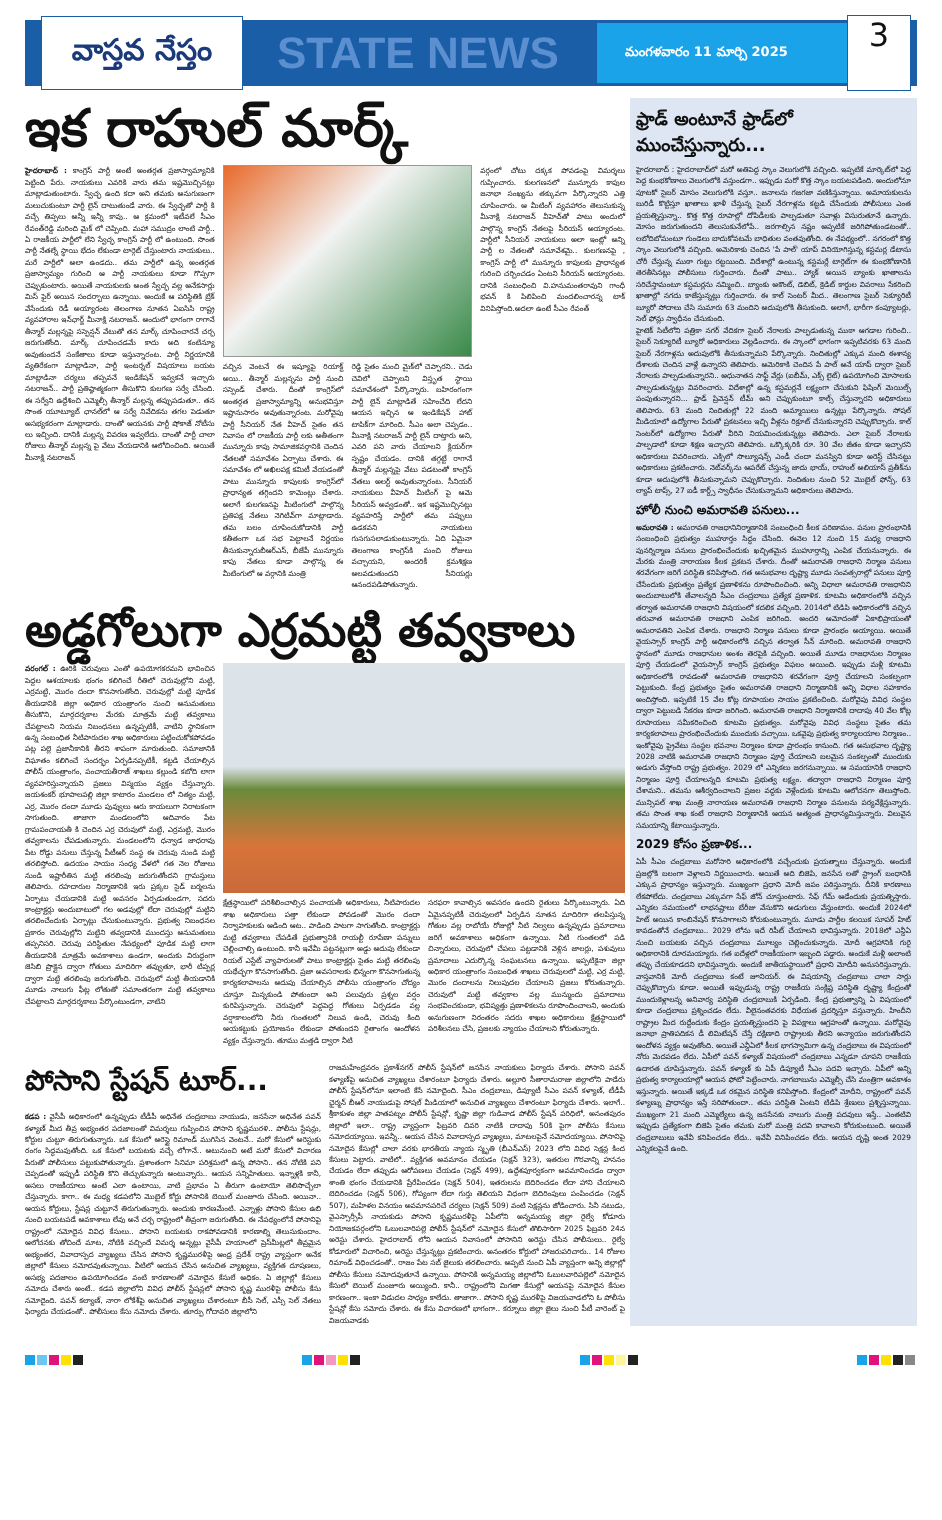వాస్తవ నేస్తం
STATE NEWS
మంగళవారం 11 మార్చి 2025
3
ఇక రాహుల్ మార్క్
హైదరాబాద్ : కాంగ్రెస్ పార్టీ అంటే అంతర్గత ప్రజాస్వామ్యానికి పెట్టింది పేరు. నాయకులు ఎవరికి వారు తమ ఇష్టమొచ్చినట్లు మాట్లాడుతుంటారు. స్వేచ్ఛ ఉంది కదా అని తమకు అనుగుణంగా మలుచుకుంటూ పార్టీ లైన్ దాటుతుండే వారు. ఈ స్వేచ్ఛతో పార్టీ కి వచ్చే తిప్పలు అన్నీ ఇన్నీ కావు.. ఆ క్రమంలో ఇటీవలే సీఎం రేవంత్‌రెడ్డి మరింది మైక్ లో చెప్పింది. మహా సముద్రం లాంటి పార్టీ.. ఏ రాజకీయ పార్టీలో లేని స్వేచ్ఛ కాంగ్రెస్ పార్టీ లో ఉంటుంది. సొంత పార్టీ నేతల్నే స్థాయి భేదం లేకుండా టార్గెట్ చేస్తుంటారు నాయకులు.. మరే పార్టీలో అలా ఉండదు.. తమ పార్టీలో ఉన్న అంతర్గత ప్రజాస్వామ్యం గురించి ఆ పార్టీ నాయకులు కూడా గొప్పగా చెప్పుకుంటారు. అయితే నాయకులకు అంత స్వేచ్ఛ వల్ల అనేకసార్లు మిస్ ఫైర్ అయిన సందర్భాలు ఉన్నాయి. అందుకే ఆ పరిస్థితికి బ్రేక్ వేసేందుకు రెడీ అయ్యారంట తెలంగాణ నూతన ఏఐసిసి రాష్ట్ర వ్యవహారాల ఇన్‌ఛార్జ్ మీనాక్షి నటరాజన్. అందులో భాగంగా రాగానే తీన్మార్ మల్లన్నపై సస్పెన్షన్ వేటుతో తన మార్క్ చూపించారనే చర్చ జరుగుతోంది. మార్క్ చూపించడమే కాదు అది కంటిన్యూ అవుతుందనే సంకేతాలు కూడా ఇస్తున్నారంట. పార్టీ నిర్ణయానికి వ్యతిరేకంగా మాట్లాడినా, పార్టీ ఇంటర్నల్ విషయాలు బయట మాట్లాడినా చర్యలు తప్పవనే ఇండికేషన్ ఇవ్వకనే ఇచ్చారు నటరాజన్.. పార్టీ ప్రతిష్ఠాత్మకంగా తీసుకొని కులగణ సర్వే చేసింది. ఈ సర్వేని ఉద్దేశించి ఎమ్మెల్సీ తీన్మార్ మల్లన్న తప్పుపడుతూ.. తన సొంత యూట్యూబ్ ఛానల్‌లో ఆ సర్వే నివేదికను తగల పెడుతూ అసభ్యకరంగా మాట్లాడారు. దాంతో ఆయనకు పార్టీ షోకాజ్ నోటీసు లు ఇచ్చింది. దానికి మల్లన్న వివరణ ఇవ్వలేదు. దాంతో పార్టీ చాలా రోజులు తీన్మార్ మల్లన్న పై వేటు వేయడానికి ఆలోచించింది. అయితే మీనాక్షి నటరాజన్
వచ్చిన వెంటనే ఈ ఇష్యూపై రియాక్ట్ అయి.. తీన్మార్ మల్లన్నను పార్టీ నుంచి సస్పెండ్ చేశారు. దీంతో కాంగ్రెస్‌లో అంతర్గత ప్రజాస్వామ్యాన్ని అనుభవిస్తూ ఇష్టానుసారం అవుతున్నారంట. మరోవైపు పార్టీ సీనియర్ నేత వీహెచ్ సైతం తన నివాసం లో రాజకీయ పార్టీ లకు అతీతంగా మున్నూరు కాపు సామాజికవర్గానికి చెందిన నేతలతో సమావేశం ఏర్పాటు చేశారు. ఈ సమావేశం లో అఖిలపక్ష కమిటీ వేయడంతో పాటు మున్నూరు కాపులకు కాంగ్రెస్‌లో ప్రాధాన్యత తగ్గిందని కామెంట్లు చేశారు. అలాగే కులగణనపై మీటింగులో పాల్గొన్న ప్రతిపక్ష నేతలు నెగిటివ్‌గా మాట్లాడారు. తమ బలం చూపించుకోడానికి పార్టీ కతీతంగా ఒక సభ పెట్టాలనే నిర్ణయం తీసుకున్నారుబీఆర్ఎస్, బీజేపీ మున్నూరు కాపు నేతలు కూడా పాల్గొన్న ఈ మీటింగులో ఆ వర్గానికి మంత్రి
రెడ్డి సైతం మంచి మైక్‌లో చెప్పారని.. చెడు చెవిలో చెప్పాలని విస్తృత స్థాయి సమావేశంలో పేర్కొన్నారు. బహిరంగంగా పార్టీ లైన్ మాట్లాడితే సహించేది లేదని ఆయన ఇచ్చిన ఆ ఇండికేషన్ హాట్ టాపిక్‌గా మారింది. సీఎం అలా చెప్పడం.. మీనాక్షి నటరాజన్ పార్టీ లైన్ దాట్తారు అని, ఎవరి పని వారు చేయాలని క్లియర్‌గా స్పష్టం చేయడం. దానికి తగ్గట్టే రాగానే తీన్మార్ మల్లన్నపై వేటు పడటంతో కాంగ్రెస్ నేతలు అలర్ట్ అవుతున్నారంట. సీనియర్ నాయకులు వీహెచ్ మీటింగ్ పై ఆమె సీరియస్ అవ్వడంతో.. ఇక ఇష్టమొచ్చినట్లు వ్యవహరిస్తే పార్టీలో తమ పప్పులు ఉడకవని నాయకులు గుసగుసలాడుకుంటున్నారు. ఏది ఏమైనా తెలంగాణ కాంగ్రెస్‌కి మంచి రోజులు వచ్చాయని, అందరికీ క్రమశిక్షణ అలవడుతుందని సీనియర్లు ఆనందపడిపోతున్నారు.
వర్గంలో చోటు దక్కక పోవడంపై విమర్శలు గుప్పించారు. కులగణనలో మున్నూరు కాపుల జనాభా సంఖ్యను తక్కువగా పేర్కొన్నారని ఎత్తి చూపించారు. ఆ మీటింగ్ వ్యవహారం తెలుసుకున్న మీనాక్షి నటరాజన్ వీహెచ్‌తో పాటు అందులో పాల్గొన్న కాంగ్రెస్ నేతలపై సీరియస్ అయ్యారంట. పార్టీలో సీనియర్ నాయకులు అలా ఇంట్లో అన్ని పార్టీ ల నేతలతో సమావేశమై.. కులగణనపై , కాంగ్రెస్ పార్టీ లో మున్నూరు కాపులకు ప్రాధాన్యత గురించి చర్చించడం ఏంటని సీరియస్ అయ్యారంట. దానికి సంబంధించి వి.హనుమంతరావుని గాంధీ భవన్ కి పిలిపించి మందలించారన్న టాక్ వినిపిస్తోంది.అదలా ఉంటే సీఎం రేవంత్
అడ్డగోలుగా ఎర్రమట్టి తవ్వకాలు
వరంగల్ : ఊరికి చెరువులు ఎంతో ఉపయోగకరమని భావించిన పెద్దల ఆశయాలకు భంగం కలిగించే రీతిలో చెరువుల్లోని మట్టి, ఎర్రమట్టి, మొరం దందా కొనసాగుతోంది. చెరువుల్లో మట్టి పూడిక తీయడానికి జిల్లా అధికార యంత్రాంగం నుంచి అనుమతులు తీసుకొని, మార్గదర్శకాల మేరకు మాత్రమే మట్టి తవ్వకాలు చేపట్టాలని నియమ నిబంధనలు ఉన్నప్పటికీ, వాటిని స్థానికంగా ఉన్న సంబంధిత నీటిపారుదల శాఖ అధికారులు పట్టించుకోకపోవడం పట్ల పల్లె ప్రజానీకానికి తీరని శాపంగా మారుతుంది. సమాజానికి విఘాతం కలిగించే సందర్భం ఏర్పడినప్పటికీ, కట్టడి చేయాల్సిన పోలీస్ యంత్రాంగం, పంచాయతీరాజ్ శాఖలు కల్లుండి కబోది లాగా వ్యవహరిస్తున్నాయని ప్రజలు విస్మయం వ్యక్తం చేస్తున్నారు. జయశంకర్ భూపాలపల్లి జిల్లా కాటారం మండలం లో నిత్యం మట్టి, ఎర్ర, మొరం దందా మూడు పువ్వులు ఆరు కాయలుగా నిరాటకంగా సాగుతుంది. తాజాగా మండలంలోని ఆదివారం పేట గ్రామపంచాయతీ కి చెందిన ఎర్ర చెరువులో మట్టి, ఎర్రమట్టి, మొరం తవ్వకాలను చేపడుతున్నారు. మండలంలోని ధన్వాడ జాధరావు పేట రోడ్డు పనులు చేస్తున్న పీటీఆర్ సంస్థ ఈ చెరువు నుండి మట్టి తరలిస్తోంది. ఉదయం సాయం సంధ్య వేళలో గత నెల రోజులు నుండి ఇష్టారీతిన మట్టి తరలింపు జరుగుతోందని గ్రామస్తులు తెలిపారు. రహదారుల నిర్మాణానికి ఇరు ప్రక్కల సైడ్ బర్మలను ఏర్పాటు చేయడానికి మట్టి అవసరం ఏర్పడుతుండగా, సదరు కాంట్రాక్టర్లు అందుబాటులో గల అడవుల్లో లేదా చెరువుల్లో మట్టిని తరలించేందుకు ఏర్పాట్లు చేసుకుంటున్నారు. ప్రభుత్వ నిబంధనల ప్రకారం చెరువుల్లోని మట్టిని తవ్వడానికి ముందస్తు అనుమతులు తప్పనిసరి. చెరువు పరిస్థితుల నేపథ్యంలో పూడిక మట్టి లాగా తీయడానికి మాత్రమే అవకాశాలు ఉండగా, అందుకు విరుద్ధంగా జెసిబి ప్రొక్లైన ద్వారా గోతులు మాదిరిగా తవ్వుతూ, భారీ టిప్పర్ల ద్వారా మట్టి తరలింపు జరుగుతోంది. చెరువులో మట్టి తీయడానికి మూడు నాలుగు ఫీట్ల లోతుతో సమాంతరంగా మట్టి తవ్వకాలు చేపట్టాలని మార్గదర్శకాలు పేర్కొంటుండగా, వాటిని
క్షేత్రస్థాయిలో పరిశీలించాల్సిన పంచాయతీ అధికారులు, నీటిపారుదల శాఖ అధికారులు పత్తా లేకుండా పోవడంతో మొరం దందా నిర్వాహకులకు ఆడింది ఆట.. పాడింది పాటగా సాగుతోంది. కాంట్రాక్టర్లు మట్టి తవ్వకాలు చేపడితే ప్రభుత్వానికి రాయల్టీ రూపేణా పన్నులు చెల్లించాల్సి ఉంటుంది. కానీ ఇవేమీ పట్టనట్లుగా అడ్డు అదుపు లేకుండా రియల్ ఎస్టేట్ వ్యాపారులతో పాటు కాంట్రాక్టర్లు సైతం మట్టి తరలింపు యథేచ్ఛగా కొనసాగుతోంది. ప్రజా అవసరాలకు భిన్నంగా కొనసాగుతున్న కార్యకలాపాలను అదుపు చేయాల్సిన పోలీసు యంత్రాంగం చోద్యం చూస్తూ మిన్నకుండి పోతుందా అని పలువురు ప్రశ్నల వర్షం కురిపిస్తున్నారు. చెరువులో పెద్దపెద్ద గోతులు ఏర్పడడం వల్ల వర్షాకాలంలోని నీరు గుంతలలో నిలువ ఉండి, చెరువు కింది ఆయకట్టుకు ప్రయోజనం లేకుండా పోతుందని రైతాంగం ఆందోళన వ్యక్తం చేస్తున్నారు. తూము మత్తడి ద్వారా నీటి
సరఫరా కావాల్సిన అవసరం ఉందని రైతులు పేర్కొంటున్నారు. ఏది ఏమైనప్పటికీ చెరువులలో ఏర్పడిన నూతన మాదిరిగా తలపిస్తున్న గోతుల వల్ల రాబోయే రోజుల్లో నీటి నిల్వలు ఉన్నప్పుడు ప్రమాదాలు జరిగే అవకాశాలు అధికంగా ఉన్నాయి. నీటి గుంతలలో పడి చిన్నారులు, చెరువులో చేపలు పట్టడానికి వెళ్లిన జాలర్లు, పశువులు ప్రమాదాలు ఎదుర్కొన్న సంఘటనలు ఉన్నాయి. ఇప్పటికైనా జిల్లా అధికార యంత్రాంగం సంబంధిత శాఖలు చెరువులలో మట్టి, ఎర్ర మట్టి, మొరం దందాలను నిలుపుదల చేయాలని ప్రజలు కోరుతున్నారు. చెరువులో మట్టి తవ్వకాల వల్ల మున్ముందు ప్రమాదాలు సంభవించకుండా, భవిష్యత్తు ప్రణాళికలను రూపొందించాలని, అందుకు అనుగుణంగా నిరంతరం సదరు శాఖల అధికారులు క్షేత్రస్థాయిలో పరిశీలనలు చేసి, ప్రజలకు న్యాయం చేయాలని కోరుతున్నారు.
పోసాని స్టేషన్ టూర్...
కడప : వైసీపీ అధికారంలో ఉన్నప్పుడు టీడీపీ అధినేత చంద్రబాబు నాయుడు, జనసేనా అధినేత పవన్ కళ్యాణ్ మీద తీవ్ర అభ్యంతర పదజాలంతో విమర్శలు గుప్పించిన పోసాని కృష్ణమురళి.. పోలీసు స్టేషన్లు, కోర్టుల చుట్టూ తిరుగుతున్నారు. ఒక కేసులో అరెస్టై రిమాండ్ ముగిసిన వెంటనే.. మరో కేసులో అరెస్టుకు రంగం సిద్ధమవుతోంది. ఒక కేసులో బయటకు వచ్చే లోగానే.. అటునుంచి అటే మరో కేసులో విచారణ పేరుతో పోలీసులు పట్టుకుపోతున్నారు. ప్రశాంతంగా సినిమా పరిశ్రమలో ఉన్న పోసాని.. తన నోటికి పని చెప్పడంతో ఇప్పుడీ పరిస్థితి కొని తెచ్చుకున్నారు అంటున్నారు.. ఆయన సన్నిహితులు. ఇన్నాళ్లకి కానీ, అసలు రాజకీయాలు అంటే ఎలా ఉంటాయి, వాటి ప్రభావం ఏ తీరుగా ఉంటాయో తెలిసొచ్చేలా చేస్తున్నారు. కాగా.. ఈ మధ్య కడపలోని మొబైల్ కోర్టు పోసానికి బెయిల్ మంజూరు చేసింది. అయినా.. ఆయన కోర్టులు, స్టేషన్ల చుట్టూనే తిరుగుతున్నారు. అందుకు కారణమేంటి. ఎన్నాళ్లు పోసాని కేసుల ఉబి నుంచి బయటపడే అవకాశాలు లేవు అనే చర్చ రాష్ట్రంలో తీవ్రంగా జరుగుతోంది. ఈ నేపథ్యంలోనే పోసానిపై రాష్ట్రంలో నమోదైన వివిధ కేసులు.. పోసాని బయటకు రాకపోవడానికి కారణాల్ని తెలుసుకుందాం. ఆలోచనకు తోచిందే మాట, నోటికి వచ్చిందే విమర్శ అన్నట్లు వైసీపీ హయాంలో ప్రెస్‌మీట్లలో తీవ్రమైన అభ్యంతర, వివాదాస్పద వ్యాఖ్యలు చేసిన పోసాని కృష్ణమురళీపై ఆంధ్ర ప్రదేశ్ రాష్ట్ర వ్యాప్తంగా అనేక జిల్లాలో కేసులు నమోదవుతున్నాయి. వీటిలో ఆయన చేసిన అనుచిత వ్యాఖ్యలు, వ్యక్తిగత దూషణలు, అసభ్య పదజాలం ఉపయోగించడం వంటి కారణాలతో నమోదైన కేసులే అధికం. ఏ జిల్లాల్లో కేసులు నమోదు చేశారు అంటే.. కడప జిల్లాలోని వివిధ పోలీస్ స్టేషన్లలో పోసాని కృష్ణ మురళీపై పోలీసు కేసు నమోదైంది. పవన్ కల్యాణ్, నారా లోకేశ్‌పై అనుచిత వ్యాఖ్యలు చేశారంటూ బీసీ సెల్, ఎస్సీ సెల్ నేతలు ఫిర్యాదు చేయడంతో.. పోలీసులు కేసు నమోదు చేశారు. తూర్పు గోదావరి జిల్లాలోని
రాజమహేంద్రవరం ప్రకాశ్‌నగర్ పోలీస్ స్టేషన్‌లో జనసేన నాయకులు ఫిర్యాదు చేశారు. పోసాని పవన్ కళ్యాణ్‌పై అనుచిత వ్యాఖ్యలు చేశారంటూ ఫిర్యాదు చేశారు. అల్లూరి సీతారామరాజు జిల్లాలోని పాడేరు పోలీస్ స్టేషన్‌లోనూ ఇలాంటి కేసే నమోదైంది. సీఎం చంద్రబాబు, డిప్యూటీ సీఎం పవన్ కళ్యాణ్, టీడీపీ ఛైర్మన్ బీఆర్ నాయుడుపై సోషల్ మీడియాలో అనుచిత వ్యాఖ్యలు చేశారంటూ ఫిర్యాదు చేశారు. ఇలాగే.. శ్రీకాకుళం జిల్లా పాతపట్నం పోలీస్ స్టేషన్లో, కృష్ణా జిల్లా గుడివాడ పోలీస్ స్టేషన్ పరిధిలో, అనంతపురం జిల్లాలో ఇలా.. రాష్ట్ర వ్యాప్తంగా ఫిబ్రవరి చివరి నాటికి దాదాపు 50కి పైగా పోలీసు కేసులు నమోదయ్యాయి. ఇవన్నీ.. ఆయన చేసిన వివాదాస్పద వ్యాఖ్యలు, మాటలపైనే నమోదయ్యాయి. పోసానిపై నమోదైన కేసుల్లో చాలా వరకు భారతీయ న్యాయ స్మృతి (బీఎన్ఎస్) 2023 లోని వివిధ సెక్షన్ల కింద కేసులు పెట్టారు. వాటిలో.. వ్యక్తిగత అవమానం చేయడం (సెక్షన్ 323), ఇతరుల గౌరవాన్ని హననం చేయడం లేదా తప్పుడు ఆరోపణలు చేయడం (సెక్షన్ 499), ఉద్దేశపూర్వకంగా అవమానించడం ద్వారా శాంతి భంగం చేయడానికి ప్రేరేపించడం (సెక్షన్ 504), ఇతరులను బెదిరించడం లేదా హాని చేయాలని బెదిరించడం (సెక్షన్ 506), గోప్యంగా లేదా గుర్తు తెలియని విధంగా బెదిరింపులు పంపించడం (సెక్షన్ 507), మహిళల వినయం అవమానపరిచే చర్యలు (సెక్షన్ 509) వంటి సెక్షన్లను జోడించారు. సినీ నటుడు, వైఎస్సార్సీపీ నాయకుడు పోసాని కృష్ణమురళీపై ఏపీలోని అన్నమయ్య జిల్లా రైల్వే కోడూరు నియోజకవర్గంలోని ఓబులవారిపల్లె పోలీస్ స్టేషన్‌లో నమోదైన కేసులో తొలిసారిగా 2025 ఫిబ్రవరి 24న అరెస్టు చేశారు. హైదరాబాద్ లోని ఆయన నివాసంలో పోసానిని అరెస్టు చేసిన పోలీసులు.. రైల్వే కోడూరులో విచారించి, అరెస్టు చేస్తున్నట్లు ప్రకటించారు. అనంతరం కోర్టులో హాజరుపరిచారు.. 14 రోజుల రిమాండ్ విధించడంతో.. రాజం పేట సబ్ జైలుకు తరలించారు. అప్పటి నుంచి ఏపీ వ్యాప్తంగా అన్ని జిల్లాల్లో పోలీసు కేసులు నమోదవుతూనే ఉన్నాయి. పోసానికి అన్నమయ్య జిల్లాలోని ఓబులవారిపల్లెలో నమోదైన కేసులో బెయిల్ మంజూరు అయ్యింది. కానీ.. రాష్ట్రంలోని మిగతా కేసుల్లో ఆయనపై నమోదైన కేసుల కారణంగా.. ఇంకా విడుదల సాధ్యం కాలేదు. తాజాగా.. పోసాని కృష్ణ మురళీపై విజయవాడలోని ఓ పోలీసు స్టేషన్లో కేసు నమోదు చేశారు. ఈ కేసు విచారణలో భాగంగా.. కర్నూలు జిల్లా జైలు నుంచి పీటీ వారెంట్ పై విజయవాడకు
ఫ్రాడ్ అంటూనే ఫ్రాడ్‌లో ముంచేస్తున్నారు...
హైదరాబాద్ : హైదరాబాద్‌లో మరో అతిపెద్ద స్కాం వెలుగులోకి వచ్చింది. ఇప్పటికే మార్కెట్‌లో పెద్ద పెద్ద కుంభకోణాలు వెలుగులోకి వస్తుండగా.. ఇప్పుడు మరో కొత్త స్కాం బయటపడింది. అందులోనూ పూటకో సైబర్ మోసం వెలుగులోకి వస్తూ.. జనాలను గజగజా వణికిస్తున్నాయి. అమాయకులను బురిడీ కొట్టిస్తూ ఖాతాలు ఖాళీ చేస్తున్న సైబర్ నేరగాళ్లను కట్టడి చేసేందుకు పోలీసులు ఎంత ప్రయత్నిస్తున్నా.. కొత్త కొత్త రూపాల్లో దోపిడీలకు పాల్పడుతూ సవాళ్లు విసురుతూనే ఉన్నారు. మోసం జరుగుతుందని తెలుసుకునేలోపే.. జరగాల్సిన నష్టం అప్పటికే జరిగిపోతుండటంతో.. లబోదిబోమంటూ గుండెలు బాదుకోవటమే బాధితుల వంతవుతోంది. ఈ నేపథ్యంలో.. నగరంలో కొత్త స్కాం వెలుగులోకి వచ్చింది. అమెరికాకు చెందిన 'పే పాల్' యాప్ వినియోగిస్తున్న కస్టమర్ల డేటాను చోరీ చేస్తున్న ముఠా గుట్టు రట్టయింది. విదేశాల్లో ఉంటున్న కస్టమర్లే టార్గెట్‌గా ఈ కుంభకోణానికి తెరతీసినట్లు పోలీసులు గుర్తించారు. దీంతో పాటు.. హ్యాక్ అయిన బ్యాంకు ఖాతాలను సరిచేస్తామంటూ కస్టమర్లను నమ్మించి.. బ్యాంకు అకౌంట్, డెబిట్, క్రెడిట్ కార్డుల వివరాలు సేకరించి ఖాతాల్లో నగదు కాజేస్తున్నట్లు గుర్తించారు. ఈ కాల్ సెంటర్ మీద.. తెలంగాణ సైబర్ సెక్యూరిటీ బ్యూరో సోదాలు చేసి సుమారు 63 మందిని అదుపులోకి తీసుకుంది. అలాగే, భారీగా కంప్యూటర్లు, సెల్ ఫోన్లు స్వాధీనం చేసుకుంది.
హైటెక్ సిటీలోని పత్రికా నగర్ వేదికగా సైబర్ నేరాలకు పాల్పడుతున్న ముఠా ఆగడాల గురించి.. సైబర్ సెక్యూరిటీ బ్యూరో అధికారులు వెల్లడించారు. ఈ స్కాంలో భాగంగా ఇప్పటివరకు 63 మంది సైబర్ నేరగాళ్లను అదుపులోకి తీసుకున్నామని పేర్కొన్నారు. నిందితుల్లో ఎక్కువ మంది ఈశాన్య దేశాలకు చెందిన వాళ్లే ఉన్నారని తెలిపారు. అమెరికాకి చెందిన పే పాల్ అనే యాప్ ద్వారా సైబర్ నేరాలకు పాల్పడుతున్నారని.. అధునాతన సాఫ్ట్ వేర్లు (ఐబీమ్, ఎక్స్ లైట్) ఉపయోగించి మోసాలకు పాల్పడుతున్నట్లు వివరించారు. విదేశాల్లో ఉన్న కస్టమర్లనే లక్ష్యంగా చేసుకుని ఫిషింగ్ మెయిల్స్ పంపుతున్నారని... ఫ్రాడ్ ప్రివెన్షన్ టీమ్ అని చెప్పుకుంటూ కాల్స్ చేస్తున్నారని అధికారులు తెలిపారు. 63 మంది నిందితుల్లో 22 మంది అమ్మాయిలు ఉన్నట్లు పేర్కొన్నారు. సోషల్ మీడియాలో ఉద్యోగాల పేరుతో ప్రకటనలు ఇచ్చి వీళ్లను రిక్రూట్ చేసుకున్నారని చెప్పుకొచ్చారు. కాల్ సెంటర్‌లో ఉద్యోగాల పేరుతో వీరిని నియమించుకున్నట్లు తెలిపారు. ఎలా సైబర్ నేరాలకు పాల్పడాలో కూడా శిక్షణ ఇచ్చారని తెలిపారు. ఒక్కొక్కరికి రూ. 30 వేల జీతం కూడా ఇచ్చారని అధికారులు వివరించారు. ఎక్సిలో సొల్యూషన్స్ ఎండీ చందా మనస్విని కూడా అరెస్ట్ చేసినట్టు అధికారులు ప్రకటించారు. నెట్‌వర్క్‌ను ఆపరేట్ చేస్తున్న జాదు భాయ్, రాహుల్ అలియాస్ ప్రతీక్‌ను కూడా అదుపులోకి తీసుకున్నామని చెప్పుకొచ్చారు. నిందితుల నుంచి 52 మొబైల్ ఫోన్స్, 63 ల్యాప్ టాప్స్, 27 ఐడీ కార్డ్స్ స్వాధీనం చేసుకున్నామని అధికారులు తెలిపారు.
హోలీ నుంచి అమరావతి పనులు...
అమరావతి : అమరావతి రాజధానినిర్మాణానికి సంబంధించి కీలక పరిణామం. పనుల ప్రారంభానికి సంబంధించి ప్రభుత్వం ముహూర్తం సిద్ధం చేసింది. ఈనెల 12 నుంచి 15 మధ్య రాజధాని పునర్నిర్మాణ పనులు ప్రారంభించేందుకు ఖచ్చితమైన ముహూర్తాన్ని ఎంపిక చేయనున్నారు. ఈ మేరకు మంత్రి నారాయణ కీలక ప్రకటన చేశారు. దీంతో అమరావతి రాజధాని నిర్మాణ పనులు శరవేగంగా జరిగే పరిస్థితి కనిపిస్తోంది. గత అనుభవాల దృష్ట్యా మూడు సంవత్సరాల్లో పనులు పూర్తి చేసేందుకు ప్రభుత్వం ప్రత్యేక ప్రణాళికను రూపొందించింది. అన్ని విధాలా అమరావతి రాజధానిని అందుబాటులోకి తేవాలన్నది సీఎం చంద్రబాబు ప్రత్యేక ప్రణాళిక. కూటమి అధికారంలోకి వచ్చిన తర్వాత అమరావతి రాజధాని విషయంలో కదలిక వచ్చింది. 2014లో టిడిపి అధికారంలోకి వచ్చిన తరువాత అమరావతి రాజధాని ఎంపిక జరిగింది. అందరి ఆమోదంతో ఏకాభిప్రాయంతో అమరావతిని ఎంపిక చేశారు. రాజధాని నిర్మాణ పనులు కూడా ప్రారంభం అయ్యాయి. అయితే వైయస్సార్ కాంగ్రెస్ పార్టీ అధికారంలోకి వచ్చిన తర్వాత సీన్ మారింది. అమరావతి రాజధాని స్థానంలో మూడు రాజధానుల అంశం తెరపైకి వచ్చింది. అయితే మూడు రాజధానుల నిర్మాణం పూర్తి చేయడంలో వైయస్సార్ కాంగ్రెస్ ప్రభుత్వం విఫలం అయింది. ఇప్పుడు మళ్లీ కూటమి అధికారంలోకి రావడంతో అమరావతి రాజధానిని శరవేగంగా పూర్తి చేయాలని సంకల్పంగా పెట్టుకుంది. కేంద్ర ప్రభుత్వం సైతం అమరావతి రాజధాని నిర్మాణానికి అన్ని విధాల సహకారం అందిస్తోంది. ఇప్పటికే 15 వేల కోట్ల రూపాయల సాయం ప్రకటించింది. మరోవైపు వివిధ సంస్థల ద్వారా పెట్టుబడి సేకరణ కూడా జరిగింది. అమరావతి రాజధాని నిర్మాణానికి దాదాపు 40 వేల కోట్ల రూపాయలు సమీకరించింది కూటమి ప్రభుత్వం. మరోవైపు వివిధ సంస్థలు సైతం తమ కార్యకలాపాలు ప్రారంభించేందుకు ముందుకు వచ్చాయి. ఒకవైపు ప్రభుత్వ కార్యాలయాల నిర్మాణం.. ఇంకోవైపు ప్రైవేటు సంస్థల భవనాల నిర్మాణం కూడా ప్రారంభం కానుంది. గత అనుభవాల దృష్ట్యా 2028 నాటికి అమరావతి రాజధాని నిర్మాణం పూర్తి చేయాలని బలమైన సంకల్పంతో ముందుకు అడుగు వేస్తోంది రాష్ట్ర ప్రభుత్వం. 2029 లో ఎన్నికలు జరగనున్నాయి. ఆ సమయానికి రాజధాని నిర్మాణం పూర్తి చేయాలన్నది కూటమి ప్రభుత్వ లక్ష్యం. తద్వారా రాజధాని నిర్మాణం పూర్తి చేశామని.. తమను ఆశీర్వదించాలని ప్రజల వద్దకు వెళ్లేందుకు కూటమి ఆలోచనగా తెలుస్తోంది. మున్సిపల్ శాఖ మంత్రి నారాయణ అమరావతి రాజధాని నిర్మాణ పనులను పర్యవేక్షిస్తున్నారు. తమ సొంత శాఖ కంటే రాజధాని నిర్మాణానికి ఆయన అత్యంత ప్రాధాన్యమిస్తున్నారు. విలువైన సమయాన్ని కేటాయిస్తున్నారు.
2029 కోసం ప్రణాళిక...
ఏపీ సీఎం చంద్రబాబు మరోసారి అధికారంలోకి వచ్చేందుకు ప్రయత్నాలు చేస్తున్నారు. అందుకే ప్రజల్లోకి బలంగా వెళ్లాలని నిర్ణయించారు. అయితే అది బిజెపి, జనసేన లతో స్ట్రాంగ్ బంధానికి ఎక్కువ ప్రాధాన్యం ఇస్తున్నారు. ముఖ్యంగా ప్రధాని మోదీ జపం పఠిస్తున్నారు. దీనికి కారణాలు లేకపోలేదు. చంద్రబాబు ఎక్కువగా సేఫ్ జోన్ చూస్తుంటారు. సేఫ్ గేమ్ ఆడేందుకు ప్రయత్నిస్తారు. ఎన్నికల సమయంలో లాభనష్టాలు బేరీజు వేసుకొని అడుగులు వేస్తుంటారు. అందుకే 2024లో హిట్ అయిన కాంబినేషన్ కొనసాగాలని కోరుకుంటున్నారు. మూడు పార్టీల కలయిక సూపర్ హిట్ కావడంతోనే చంద్రబాబు.. 2029 లోను ఇదే రిపీట్ చేయాలని భావిస్తున్నారు. 2018లో ఎన్డీఏ నుంచి బయటకు వచ్చిన చంద్రబాబు మూల్యం చెల్లించుకున్నారు. మోదీ ఆగ్రహానికి గురై అధికారానికి దూరమయ్యారు. గత ఐదేళ్లలో రాజకీయంగా ఇబ్బంది పడ్డారు. అందుకే మళ్లీ అలాంటి తప్పు చేయకూడదని భావిస్తున్నారు. అందుకే జాతీయస్థాయిలో ప్రధాని మోదీని అనుసరిస్తున్నారు. వాస్తవానికి మోదీ చంద్రబాబు కంటే జూనియర్. ఈ విషయాన్ని చంద్రబాబు చాలా సార్లు చెప్పుకొచ్చారు కూడా. అయితే ఇప్పుడున్న రాష్ట్ర రాజకీయ సంక్లిష్ట పరిస్థితి దృష్ట్యా కేంద్రంతో ముందుకెళ్లాలన్న అనివార్య పరిస్థితి చంద్రబాబుకి ఏర్పడింది. కేంద్ర ప్రభుత్వాన్ని ఏ విషయంలో కూడా చంద్రబాబు ప్రశ్నించడం లేదు. వీలైనంతవరకు విధేయత ప్రదర్శిస్తూ వస్తున్నారు. హిందీని రాష్ట్రాల మీద రుద్దేందుకు కేంద్రం ప్రయత్నిస్తుందని పై విపక్షాలు ఆగ్రహంతో ఉన్నాయి. మరోవైపు జనాభా ప్రాతిపదికన డీ లిమిటేషన్ చేస్తే దక్షిణాది రాష్ట్రాలకు తీరని అన్యాయం జరుగుతోందని ఆందోళన వ్యక్తం అవుతోంది. అయితే ఎన్డీఏలో కీలక భాగస్వామిగా ఉన్న చంద్రబాబు ఈ విషయంలో నోరు మెదపడం లేదు. ఏపీలో పవన్ కళ్యాణ్ విషయంలో చంద్రబాబు ఎన్నడూ చూపని రాజకీయ ఉదారత చూపిస్తున్నారు. పవన్ కళ్యాణ్ కు ఏపీ డిప్యూటీ సీఎం పదవి ఇచ్చారు. ఏపీలో అన్ని ప్రభుత్వ కార్యాలయాల్లో ఆయన ఫోటో పెట్టించారు. నాగబాబును ఎమ్మెల్సీ చేసి మంత్రిగా అవకాశం ఇస్తున్నారు. అయితే ఇక్కడే ఒక రకమైన పరిస్థితి కనిపిస్తోంది. కేంద్రంలో మోదీని, రాష్ట్రంలో పవన్ కళ్యాణ్ను ప్రాధాన్యం ఇస్తే సరిపోతుందా.. తమ పరిస్థితి ఏంటని టిడిపి శ్రేణులు ప్రశ్నిస్తున్నాయి. ముఖ్యంగా 21 మంది ఎమ్మెల్యేలు ఉన్న జనసేనకు నాలుగు మంత్రి పదవులు ఇస్తే.. ఎంతటివి ఇప్పుడు ప్రత్యేకంగా బిజెపి సైతం తమకు మరో మంత్రి పదవి కావాలని కోరుకుంటుంది. అయితే చంద్రబాబులు ఇవేవీ కనిపించడం లేదు.. ఇవేవీ వినిపించడం లేదు. ఆయన దృష్టి అంత 2029 ఎన్నికలపైనే ఉంది.